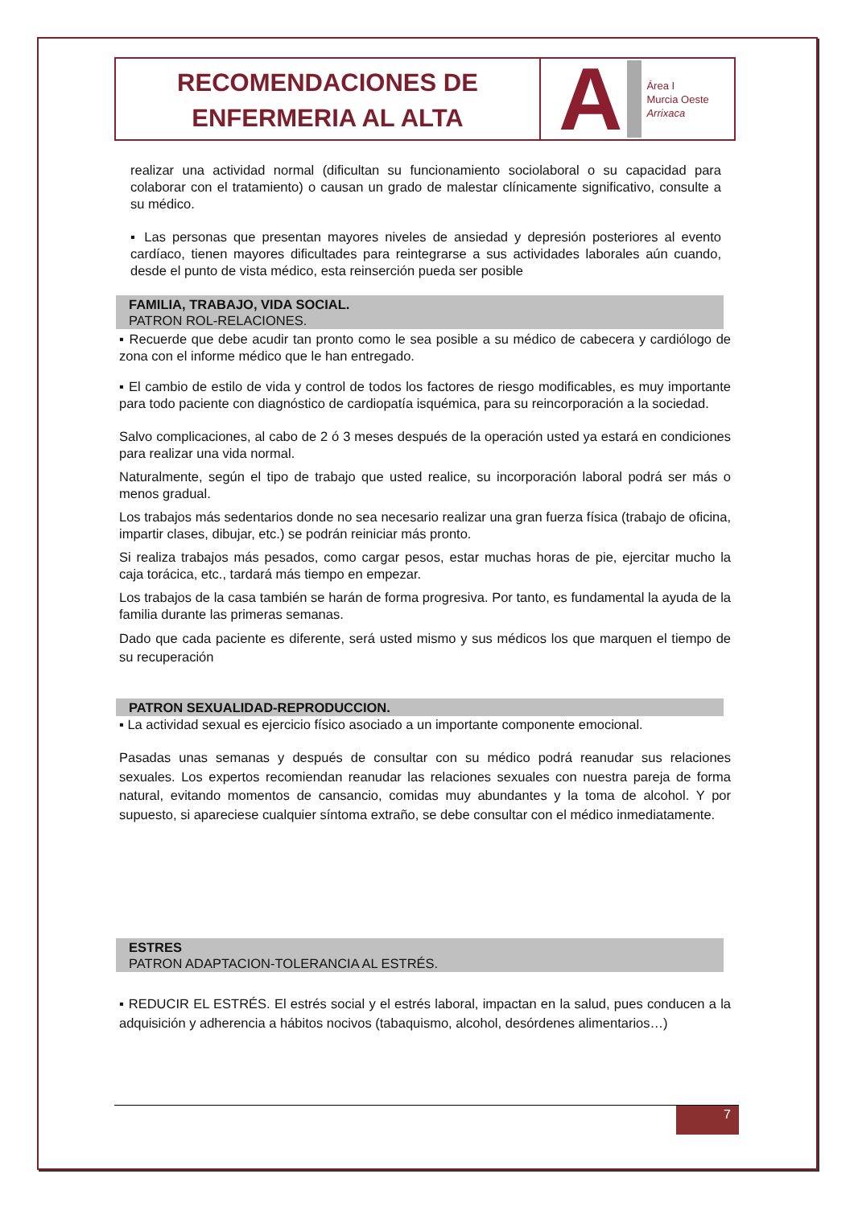RECOMENDACIONES DE
ENFERMERIA AL ALTA
A
Área I
Murcia Oeste
Arrixaca
realizar una actividad normal (dificultan su funcionamiento sociolaboral o su capacidad para colaborar con el tratamiento) o causan un grado de malestar clínicamente significativo, consulte a su médico.
▪ Las personas que presentan mayores niveles de ansiedad y depresión posteriores al evento cardíaco, tienen mayores dificultades para reintegrarse a sus actividades laborales aún cuando, desde el punto de vista médico, esta reinserción pueda ser posible
FAMILIA, TRABAJO, VIDA SOCIAL.
PATRON ROL-RELACIONES.
▪ Recuerde que debe acudir tan pronto como le sea posible a su médico de cabecera y cardiólogo de zona con el informe médico que le han entregado.
▪ El cambio de estilo de vida y control de todos los factores de riesgo modificables, es muy importante para todo paciente con diagnóstico de cardiopatía isquémica, para su reincorporación a la sociedad.
Salvo complicaciones, al cabo de 2 ó 3 meses después de la operación usted ya estará en condiciones para realizar una vida normal.
Naturalmente, según el tipo de trabajo que usted realice, su incorporación laboral podrá ser más o menos gradual.
Los trabajos más sedentarios donde no sea necesario realizar una gran fuerza física (trabajo de oficina, impartir clases, dibujar, etc.) se podrán reiniciar más pronto.
Si realiza trabajos más pesados, como cargar pesos, estar muchas horas de pie, ejercitar mucho la caja torácica, etc., tardará más tiempo en empezar.
Los trabajos de la casa también se harán de forma progresiva. Por tanto, es fundamental la ayuda de la familia durante las primeras semanas.
Dado que cada paciente es diferente, será usted mismo y sus médicos los que marquen el tiempo de su recuperación
PATRON SEXUALIDAD-REPRODUCCION.
▪ La actividad sexual es ejercicio físico asociado a un importante componente emocional.
Pasadas unas semanas y después de consultar con su médico podrá reanudar sus relaciones sexuales. Los expertos recomiendan reanudar las relaciones sexuales con nuestra pareja de forma natural, evitando momentos de cansancio, comidas muy abundantes y la toma de alcohol. Y por supuesto, si apareciese cualquier síntoma extraño, se debe consultar con el médico inmediatamente.
ESTRES
PATRON ADAPTACION-TOLERANCIA AL ESTRÉS.
▪ REDUCIR EL ESTRÉS. El estrés social y el estrés laboral, impactan en la salud, pues conducen a la adquisición y adherencia a hábitos nocivos (tabaquismo, alcohol, desórdenes alimentarios…)
7